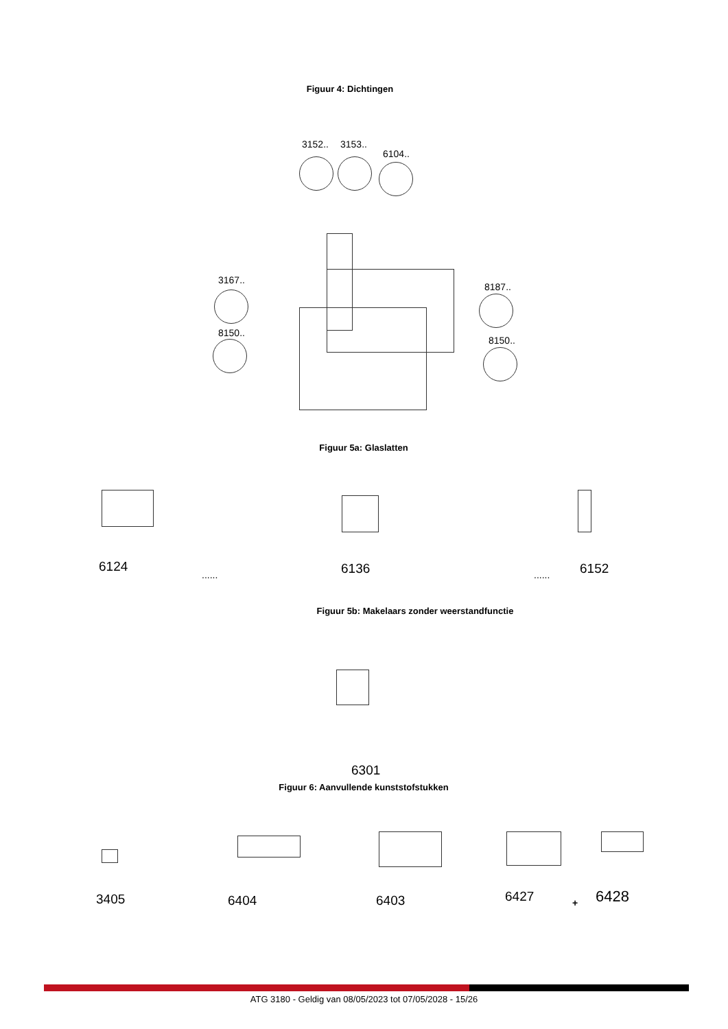Figuur 4: Dichtingen
3152.. 3153..
6104..
3167..
8150..
8187..
8150..
Figuur 5a: Glaslatten
6124
...... 6136 ...... 6152
Figuur 5b: Makelaars zonder weerstandfunctie
6301
Figuur 6: Aanvullende kunststofstukken
3405 6404 6403 6427 + 6428
ATG 3180 - Geldig van 08/05/2023 tot 07/05/2028 - 15/26